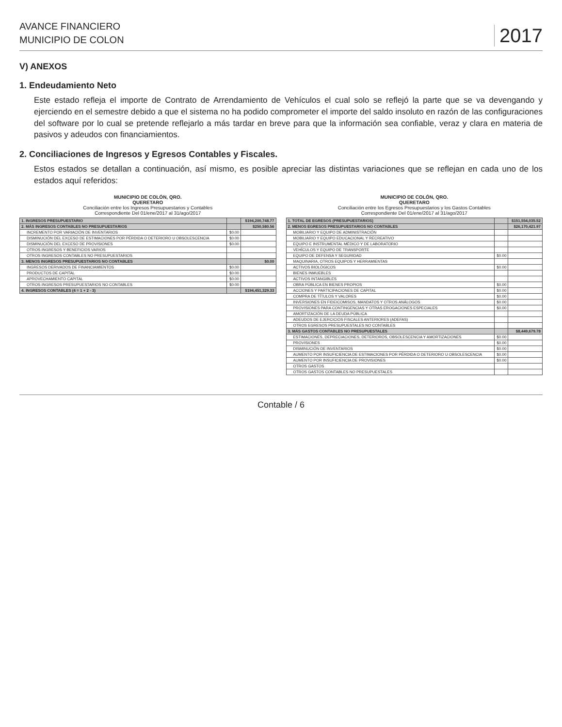AVANCE FINANCIERO
MUNICIPIO DE COLON
2017
V) ANEXOS
1. Endeudamiento Neto
Este estado refleja el importe de Contrato de Arrendamiento de Vehículos el cual solo se reflejó la parte que se va devengando y ejerciendo en el semestre debido a que el sistema no ha podido comprometer el importe del saldo insoluto en razón de las configuraciones del software por lo cual se pretende reflejarlo a más tardar en breve para que la información sea confiable, veraz y clara en materia de pasivos y adeudos con financiamientos.
2. Conciliaciones de Ingresos y Egresos Contables y Fiscales.
Estos estados se detallan a continuación, así mismo, es posible apreciar las distintas variaciones que se reflejan en cada uno de los estados aquí referidos:
MUNICIPIO DE COLÓN, QRO.
QUERETARO
Conciliación entre los Ingresos Presupuestarios y Contables
Correspondiente Del 01/ene/2017 al 31/ago/2017
| 1. INGRESOS PRESUPUESTARIO | | $194,200,748.77 |
| 2. MÁS INGRESOS CONTABLES NO PRESUPUESTARIOS | | $250,580.56 |
| INCREMENTO POR VARIACIÓN DE INVENTARIOS | $0.00 | |
| DISMINUCIÓN DEL EXCESO DE ESTIMACIONES POR PÉRDIDA O DETERIORO U OBSOLESCENCIA | $0.00 | |
| DISMINUCIÓN DEL EXCESO DE PROVISIONES | $0.00 | |
| OTROS INGRESOS Y BENEFICIOS VARIOS | | |
| OTROS INGRESOS CONTABLES NO PRESUPUESTARIOS | | |
| 3. MENOS INGRESOS PRESUPUESTARIOS NO CONTABLES | | $0.00 |
| INGRESOS DERIVADOS DE FINANCIAMIENTOS | $0.00 | |
| PRODUCTOS DE CAPITAL | $0.00 | |
| APROVECHAMIENTO CAPITAL | $0.00 | |
| OTROS INGRESOS PRESUPUESTARIOS NO CONTABLES | $0.00 | |
| 4. INGRESOS CONTABLES (4 = 1 + 2 - 3) | | $194,451,329.33 |
MUNICIPIO DE COLÓN, QRO.
QUERETARO
Conciliación entre los Egresos Presupuestarios y los Gastos Contables
Correspondiente Del 01/ene/2017 al 31/ago/2017
| 1. TOTAL DE EGRESOS (PRESUPUESTARIOS) | | $151,554,035.52 |
| 2. MENOS EGRESOS PRESUPUESTARIOS NO CONTABLES | | $26,170,421.97 |
| MOBILIARIO Y EQUIPO DE ADMINISTRACIÓN | | |
| MOBILIARIO Y EQUIPO EDUCACIONAL Y RECREATIVO | | |
| EQUIPO E INSTRUMENTAL MÉDICO Y DE LABORATORIO | | |
| VEHÍCULOS Y EQUIPO DE TRANSPORTE | | |
| EQUIPO DE DEFENSA Y SEGURIDAD | $0.00 | |
| MAQUINARIA, OTROS EQUIPOS Y HERRAMIENTAS | | |
| ACTIVOS BIOLÓGICOS | $0.00 | |
| BIENES INMUEBLES | | |
| ACTIVOS INTANGIBLES | | |
| OBRA PÚBLICA EN BIENES PROPIOS | $0.00 | |
| ACCIONES Y PARTICIPACIONES DE CAPITAL | $0.00 | |
| COMPRA DE TÍTULOS Y VALORES | $0.00 | |
| INVERSIONES EN FIDEICOMISOS, MANDATOS Y OTROS ANÁLOGOS | $0.00 | |
| PROVISIONES PARA CONTINGENCIAS Y OTRAS EROGACIONES ESPECIALES | $0.00 | |
| AMORTIZACIÓN DE LA DEUDA PÚBLICA | | |
| ADEUDOS DE EJERCICIOS FISCALES ANTERIORES (ADEFAS) | | |
| OTROS EGRESOS PRESUPUESTALES NO CONTABLES | | |
| 3. MÁS GASTOS CONTABLES NO PRESUPUESTALES | | $8,449,679.78 |
| ESTIMACIONES, DEPRECIACIONES, DETERIOROS, OBSOLESCENCIA Y AMORTIZACIONES | $0.00 | |
| PROVISIONES | $0.00 | |
| DISMINUCIÓN DE INVENTARIOS | $0.00 | |
| AUMENTO POR INSUFICIENCIA DE ESTIMACIONES POR PÉRDIDA O DETERIORO U OBSOLESCENCIA | $0.00 | |
| AUMENTO POR INSUFICIENCIA DE PROVISIONES | $0.00 | |
| OTROS GASTOS | | |
| OTROS GASTOS CONTABLES NO PRESUPUESTALES | | |
Contable / 6